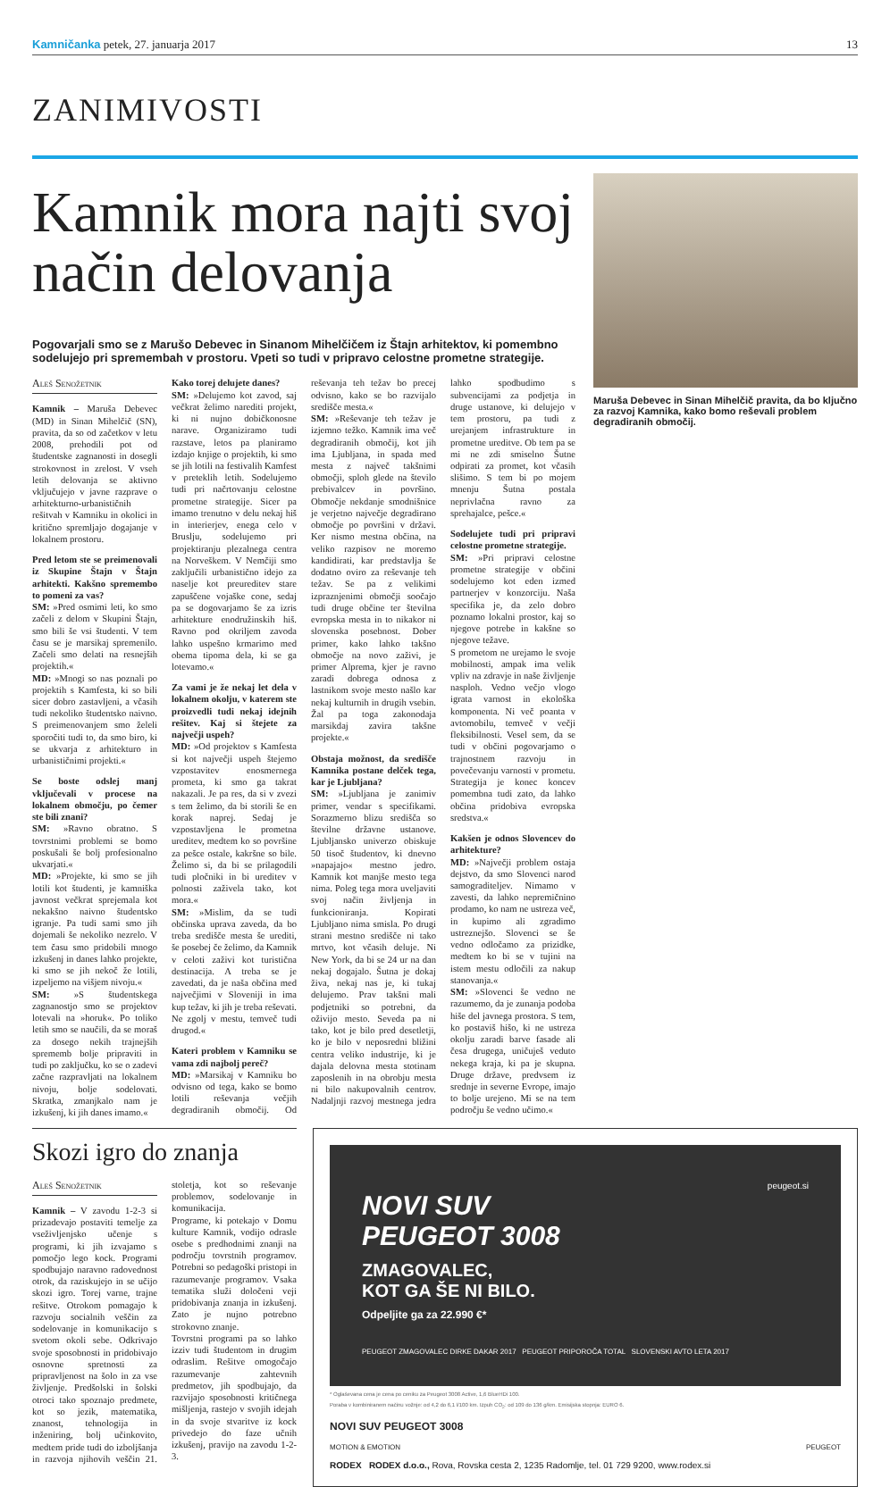Kamničanka petek, 27. januarja 2017 13
ZANIMIVOSTI
Kamnik mora najti svoj način delovanja
Pogovarjali smo se z Marušo Debevec in Sinanom Mihelčičem iz Štajn arhitektov, ki pomembno sodelujejo pri spremembah v prostoru. Vpeti so tudi v pripravo celostne prometne strategije.
Aleš Senožetnik
Kamnik – Maruša Debevec (MD) in Sinan Mihelčič (SN), pravita, da so od začetkov v letu 2008, prehodili pot od študentske zagnanosti in dosegli strokovnost in zrelost. V vseh letih delovanja se aktivno vključujejo v javne razprave o arhitekturno-urbanističnih rešitvah v Kamniku in okolici in kritično spremljajo dogajanje v lokalnem prostoru.
Pred letom ste se preimenovali iz Skupine Štajn v Štajn arhitekti. Kakšno spremembo to pomeni za vas?
SM: »Pred osmimi leti, ko smo začeli z delom v Skupini Štajn, smo bili še vsi študenti. V tem času se je marsikaj spremenilo. Začeli smo delati na resnejših projektih.«
MD: »Mnogi so nas poznali po projektih s Kamfesta, ki so bili sicer dobro zastavljeni, a včasih tudi nekoliko študentsko naivno. S preimenovanjem smo želeli sporočiti tudi to, da smo biro, ki se ukvarja z arhitekturo in urbanističnimi projekti.«
Se boste odslej manj vključevali v procese na lokalnem območju, po čemer ste bili znani?
SM: »Ravno obratno. S tovrstnimi problemi se bomo poskušali še bolj profesionalno ukvarjati.«
MD: »Projekte, ki smo se jih lotili kot študenti, je kamniška javnost večkrat sprejemala kot nekakšno naivno študentsko igranje. Pa tudi sami smo jih dojemali še nekoliko nezrelo. V tem času smo pridobili mnogo izkušenj in danes lahko projekte, ki smo se jih nekoč že lotili, izpeljemo na višjem nivoju.«
SM: »S študentskega zagnanostjo smo se projektov lotevali na »horuk«. Po toliko letih smo se naučili, da se moraš za dosego nekih trajnejših sprememb bolje pripraviti in tudi po zaključku, ko se o zadevi začne razpravljati na lokalnem nivoju, bolje sodelovati. Skratka, zmanjkalo nam je izkušenj, ki jih danes imamo.«
Kako torej delujete danes?
SM: »Delujemo kot zavod, saj večkrat želimo narediti projekt, ki ni nujno dobičkonosne narave. Organiziramo tudi razstave, letos pa planiramo izdajo knjige o projektih, ki smo se jih lotili na festivalih Kamfest v preteklih letih. Sodelujemo tudi pri načrtovanju celostne prometne strategije. Sicer pa imamo trenutno v delu nekaj hiš in interierjev, enega celo v Bruslju, sodelujemo pri projektiranju plezalnega centra na Norveškem. V Nemčiji smo zaključili urbanistično idejo za naselje kot preureditev stare zapuščene vojaške cone, sedaj pa se dogovarjamo še za izris arhitekture enodružinskih hiš. Ravno pod okriljem zavoda lahko uspešno krmarimo med obema tipoma dela, ki se ga lotevamo.«
Za vami je že nekaj let dela v lokalnem okolju, v katerem ste proizvedli tudi nekaj idejnih rešitev. Kaj si štejete za največji uspeh?
MD: »Od projektov s Kamfesta si kot največji uspeh štejemo vzpostavitev enosmernega prometa, ki smo ga takrat nakazali. Je pa res, da si v zvezi s tem želimo, da bi storili še en korak naprej. Sedaj je vzpostavljena le prometna ureditev, medtem ko so površine za pešce ostale, kakršne so bile. Želimo si, da bi se prilagodili tudi pločniki in bi ureditev v polnosti zaživela tako, kot mora.«
SM: »Mislim, da se tudi občinska uprava zaveda, da bo treba središče mesta še urediti, še posebej če želimo, da Kamnik v celoti zaživi kot turistična destinacija. A treba se je zavedati, da je naša občina med največjimi v Sloveniji in ima kup težav, ki jih je treba reševati. Ne zgolj v mestu, temveč tudi drugod.«
Kateri problem v Kamniku se vama zdi najbolj pereč?
MD: »Marsikaj v Kamniku bo odvisno od tega, kako se bomo lotili reševanja večjih degradiranih območij. Od reševanja teh težav bo precej odvisno, kako se bo razvijalo središče mesta.«
SM: »Reševanje teh težav je izjemno težko. Kamnik ima več degradiranih območij, kot jih ima Ljubljana, in spada med mesta z največ takšnimi območji, sploh glede na število prebivalcev in površino. Območje nekdanje smodnišnice je verjetno največje degradirano območje po površini v državi. Ker nismo mestna občina, na veliko razpisov ne moremo kandidirati, kar predstavlja še dodatno oviro za reševanje teh težav. Se pa z velikimi izpraznjenimi območji soočajo tudi druge občine ter številna evropska mesta in to nikakor ni slovenska posebnost. Dober primer, kako lahko takšno območje na novo zaživi, je primer Alprema, kjer je ravno zaradi dobrega odnosa z lastnikom svoje mesto našlo kar nekaj kulturnih in drugih vsebin. Žal pa toga zakonodaja marsikdaj zavira takšne projekte.«
Obstaja možnost, da središče Kamnika postane delček tega, kar je Ljubljana?
SM: »Ljubljana je zanimiv primer, vendar s specifikami. Sorazmerno blizu središča so številne državne ustanove. Ljubljansko univerzo obiskuje 50 tisoč študentov, ki dnevno »napajajo« mestno jedro. Kamnik kot manjše mesto tega nima. Poleg tega mora uveljaviti svoj način življenja in funkcioniranja. Kopirati Ljubljano nima smisla. Po drugi strani mestno središče ni tako mrtvo, kot včasih deluje. Ni New York, da bi se 24 ur na dan nekaj dogajalo. Šutna je dokaj živa, nekaj nas je, ki tukaj delujemo. Prav takšni mali podjetniki so potrebni, da oživijo mesto. Seveda pa ni tako, kot je bilo pred desetletji, ko je bilo v neposredni bližini centra veliko industrije, ki je dajala delovna mesta stotinam zaposlenih in na obrobju mesta ni bilo nakupovalnih centrov. Nadaljnji razvoj mestnega jedra lahko spodbudimo s subvencijami za podjetja in druge ustanove, ki delujejo v tem prostoru, pa tudi z urejanjem infrastrukture in prometne ureditve. Ob tem pa se mi ne zdi smiselno Šutne odpirati za promet, kot včasih slišimo. S tem bi po mojem mnenju Šutna postala neprivlačna ravno za sprehajalce, pešce.«
Sodelujete tudi pri pripravi celostne prometne strategije.
SM: »Pri pripravi celostne prometne strategije v občini sodelujemo kot eden izmed partnerjev v konzorciju. Naša specifika je, da zelo dobro poznamo lokalni prostor, kaj so njegove potrebe in kakšne so njegove težave.
S prometom ne urejamo le svoje mobilnosti, ampak ima velik vpliv na zdravje in naše življenje nasploh. Vedno večjo vlogo igrata varnost in ekološka komponenta. Ni več poanta v avtomobilu, temveč v večji fleksibilnosti. Vesel sem, da se tudi v občini pogovarjamo o trajnostnem razvoju in povečevanju varnosti v prometu. Strategija je konec koncev pomembna tudi zato, da lahko občina pridobiva evropska sredstva.«
Kakšen je odnos Slovencev do arhitekture?
MD: »Največji problem ostaja dejstvo, da smo Slovenci narod samograditeljev. Nimamo v zavesti, da lahko nepremičnino prodamo, ko nam ne ustreza več, in kupimo ali zgradimo ustreznejšo. Slovenci se še vedno odločamo za prizidke, medtem ko bi se v tujini na istem mestu odločili za nakup stanovanja.«
SM: »Slovenci še vedno ne razumemo, da je zunanja podoba hiše del javnega prostora. S tem, ko postaviš hišo, ki ne ustreza okolju zaradi barve fasade ali česa drugega, uničuješ veduto nekega kraja, ki pa je skupna. Druge države, predvsem iz srednje in severne Evrope, imajo to bolje urejeno. Mi se na tem področju še vedno učimo.«
Maruša Debevec in Sinan Mihelčič pravita, da bo ključno za razvoj Kamnika, kako bomo reševali problem degradiranih območij.
Skozi igro do znanja
Aleš Senožetnik
Kamnik – V zavodu 1-2-3 si prizadevajo postaviti temelje za vseživljenjsko učenje s programi, ki jih izvajamo s pomočjo lego kock. Programi spodbujajo naravno radovednost otrok, da raziskujejo in se učijo skozi igro. Torej varne, trajne rešitve. Otrokom pomagajo k razvoju socialnih veščin za sodelovanje in komunikacijo s svetom okoli sebe. Odkrivajo svoje sposobnosti in pridobivajo osnovne spretnosti za pripravljenost na šolo in za vse življenje. Predšolski in šolski otroci tako spoznajo predmete, kot so jezik, matematika, znanost, tehnologija in inženiring, bolj učinkovito, medtem pride tudi do izboljšanja in razvoja njihovih veščin 21. stoletja, kot so reševanje problemov, sodelovanje in komunikacija.
Programe, ki potekajo v Domu kulture Kamnik, vodijo odrasle osebe s predhodnimi znanji na področju tovrstnih programov. Potrebni so pedagoški pristopi in razumevanje programov. Vsaka tematika služi določeni veji pridobivanja znanja in izkušenj. Zato je nujno potrebno strokovno znanje.
Tovrstni programi pa so lahko izziv tudi študentom in drugim odraslim. Rešitve omogočajo razumevanje zahtevnih predmetov, jih spodbujajo, da razvijajo sposobnosti kritičnega mišljenja, rastejo v svojih idejah in da svoje stvaritve iz kock privedejo do faze učnih izkušenj, pravijo na zavodu 1-2-3.
peugeot.si
NOVI SUV
PEUGEOT 3008
ZMAGOVALEC,
KOT GA ŠE NI BILO.
Odpeljite ga za 22.990 €*
PEUGEOT ZMAGOVALEC DIRKE DAKAR 2017 PEUGEOT PRIPOROČA TOTAL SLOVENSKI AVTO LETA 2017
* Oglaševana cena je cena po ceniku za Peugeot 3008 Active, 1,6 BlueHDi 100.
Poraba v kombiniranem načinu vožnje: od 4,2 do 6,1 l/100 km. Izpuh CO<sub>2</sub>: od 109 do 136 g/km. Emisijska stopnja: EURO 6.
NOVI SUV PEUGEOT 3008
MOTION & EMOTION PEUGEOT
RODEX RODEX d.o.o., Rova, Rovska cesta 2, 1235 Radomlje, tel. 01 729 9200, www.rodex.si